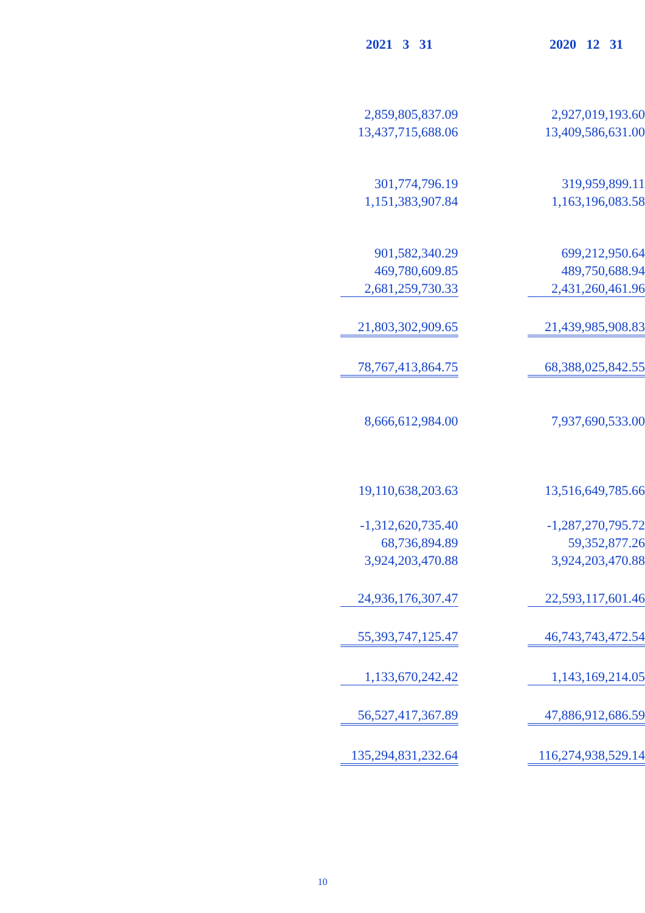| 2021 3 31 | | 2020 12 31 |
| 2,859,805,837.09 | | 2,927,019,193.60 |
| 13,437,715,688.06 | | 13,409,586,631.00 |
| 301,774,796.19 | | 319,959,899.11 |
| 1,151,383,907.84 | | 1,163,196,083.58 |
| 901,582,340.29 | | 699,212,950.64 |
| 469,780,609.85 | | 489,750,688.94 |
| 2,681,259,730.33 | | 2,431,260,461.96 |
| 21,803,302,909.65 | | 21,439,985,908.83 |
| 78,767,413,864.75 | | 68,388,025,842.55 |
| 8,666,612,984.00 | | 7,937,690,533.00 |
| 19,110,638,203.63 | | 13,516,649,785.66 |
| -1,312,620,735.40 | | -1,287,270,795.72 |
| 68,736,894.89 | | 59,352,877.26 |
| 3,924,203,470.88 | | 3,924,203,470.88 |
| 24,936,176,307.47 | | 22,593,117,601.46 |
| 55,393,747,125.47 | | 46,743,743,472.54 |
| 1,133,670,242.42 | | 1,143,169,214.05 |
| 56,527,417,367.89 | | 47,886,912,686.59 |
| 135,294,831,232.64 | | 116,274,938,529.14 |
10